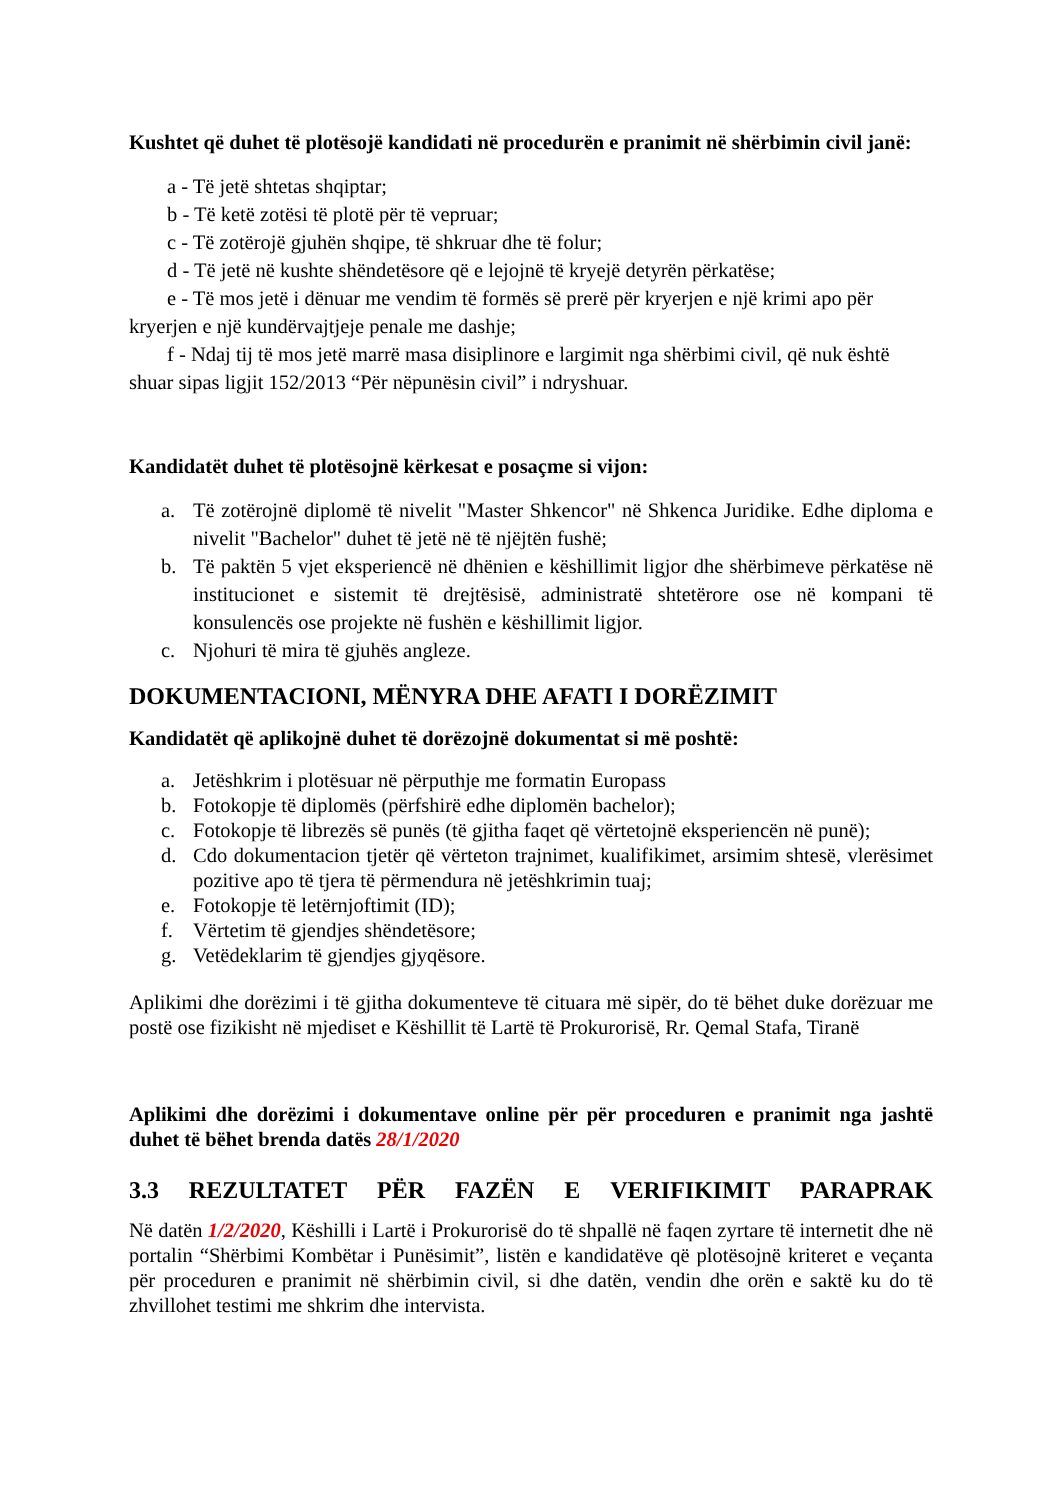Kushtet që duhet të plotësojë kandidati në procedurën e pranimit në shërbimin civil janë:
a - Të jetë shtetas shqiptar;
b - Të ketë zotësi të plotë për të vepruar;
c - Të zotërojë gjuhën shqipe, të shkruar dhe të folur;
d - Të jetë në kushte shëndetësore që e lejojnë të kryejë detyrën përkatëse;
e - Të mos jetë i dënuar me vendim të formës së prerë për kryerjen e një krimi apo për kryerjen e një kundërvajtjeje penale me dashje;
f - Ndaj tij të mos jetë marrë masa disiplinore e largimit nga shërbimi civil, që nuk është shuar sipas ligjit 152/2013 “Për nëpunësin civil” i ndryshuar.
Kandidatët duhet të plotësojnë kërkesat e posaçme si vijon:
a. Të zotërojnë diplomë të nivelit "Master Shkencor" në Shkenca Juridike. Edhe diploma e nivelit "Bachelor" duhet të jetë në të njëjtën fushë;
b. Të paktën 5 vjet eksperiencë në dhënien e këshillimit ligjor dhe shërbimeve përkatëse në institucionet e sistemit të drejtësisë, administratë shtetërore ose në kompani të konsulencës ose projekte në fushën e këshillimit ligjor.
c. Njohuri të mira të gjuhës angleze.
DOKUMENTACIONI, MËNYRA DHE AFATI I DORËZIMIT
Kandidatët që aplikojnë duhet të dorëzojnë dokumentat si më poshtë:
a. Jetëshkrim i plotësuar në përputhje me formatin Europass
b. Fotokopje të diplomës (përfshirë edhe diplomën bachelor);
c. Fotokopje të librezës së punës (të gjitha faqet që vërtetojnë eksperiencën në punë);
d. Cdo dokumentacion tjetër që vërteton trajnimet, kualifikimet, arsimim shtesë, vlerësimet pozitive apo të tjera të përmendura në jetëshkrimin tuaj;
e. Fotokopje të letërnjoftimit (ID);
f. Vërtetim të gjendjes shëndetësore;
g. Vetëdeklarim të gjendjes gjyqësore.
Aplikimi dhe dorëzimi i të gjitha dokumenteve të cituara më sipër, do të bëhet duke dorëzuar me postë ose fizikisht në mjediset e Këshillit të Lartë të Prokurorisë, Rr. Qemal Stafa, Tiranë
Aplikimi dhe dorëzimi i dokumentave online për për proceduren e pranimit nga jashtë duhet të bëhet brenda datës 28/1/2020
3.3 REZULTATET PËR FAZËN E VERIFIKIMIT PARAPRAK
Në datën 1/2/2020, Këshilli i Lartë i Prokurorisë do të shpallë në faqen zyrtare të internetit dhe në portalin “Shërbimi Kombëtar i Punësimit”, listën e kandidatëve që plotësojnë kriteret e veçanta për proceduren e pranimit në shërbimin civil, si dhe datën, vendin dhe orën e saktë ku do të zhvillohet testimi me shkrim dhe intervista.